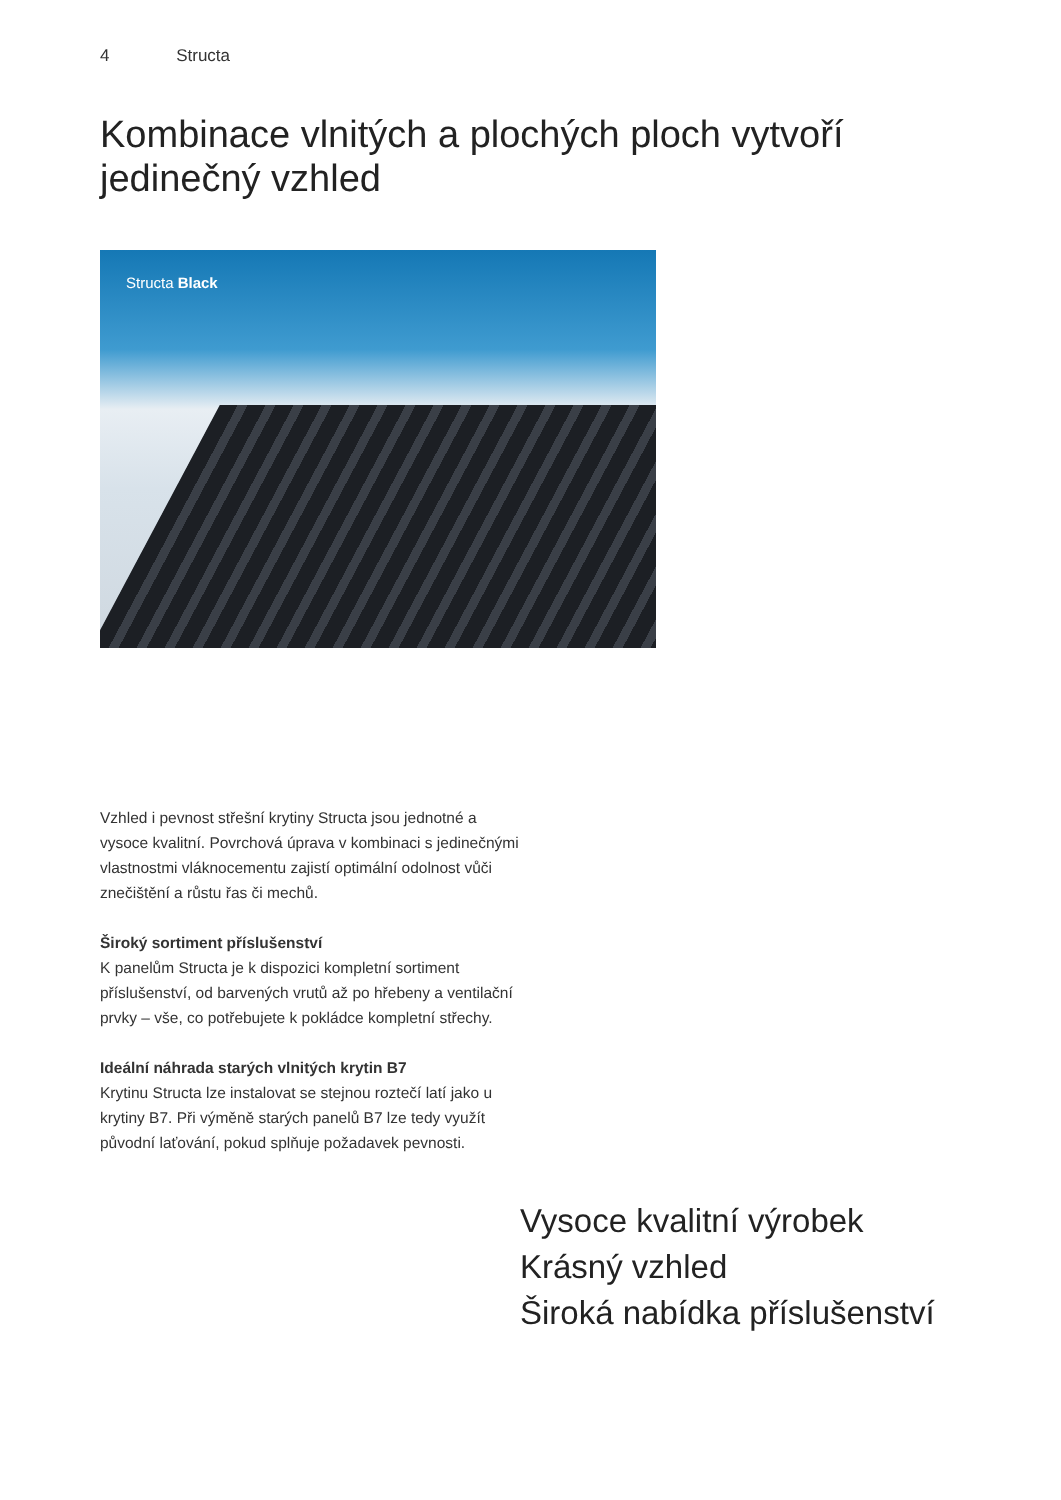4 Structa
Kombinace vlnitých a plochých ploch vytvoří jedinečný vzhled
Structa Black
Vzhled i pevnost střešní krytiny Structa jsou jednotné a vysoce kvalitní. Povrchová úprava v kombinaci s jedinečnými vlastnostmi vláknocementu zajistí optimální odolnost vůči znečištění a růstu řas či mechů.
Široký sortiment příslušenství
K panelům Structa je k dispozici kompletní sortiment příslušenství, od barvených vrutů až po hřebeny a ventilační prvky – vše, co potřebujete k pokládce kompletní střechy.
Ideální náhrada starých vlnitých krytin B7
Krytinu Structa lze instalovat se stejnou roztečí latí jako u krytiny B7. Při výměně starých panelů B7 lze tedy využít původní laťování, pokud splňuje požadavek pevnosti.
Vysoce kvalitní výrobek
Krásný vzhled
Široká nabídka příslušenství